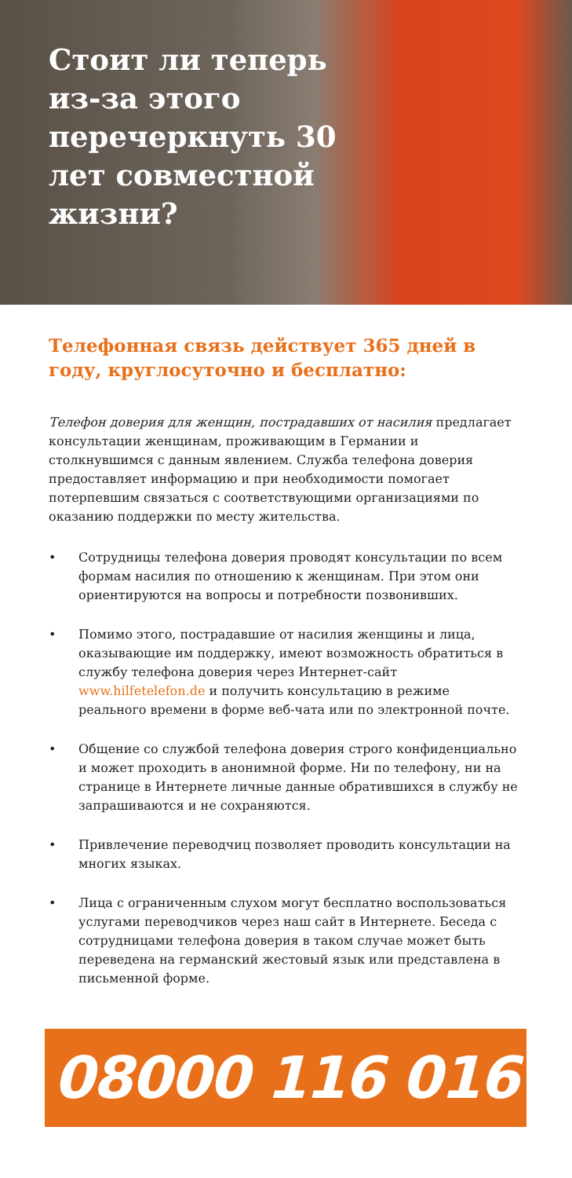Стоит ли теперь из-за этого перечеркнуть 30 лет совместной жизни?
Телефонная связь действует 365 дней в году, круглосуточно и бесплатно:
Телефон доверия для женщин, пострадавших от насилия предлагает консультации женщинам, проживающим в Германии и столкнувшимся с данным явлением. Служба телефона доверия предоставляет информацию и при необходимости помогает потерпевшим связаться с соответствующими организациями по оказанию поддержки по месту жительства.
• Сотрудницы телефона доверия проводят консультации по всем формам насилия по отношению к женщинам. При этом они ориентируются на вопросы и потребности позвонивших.
• Помимо этого, пострадавшие от насилия женщины и лица, оказывающие им поддержку, имеют возможность обратиться в службу телефона доверия через Интернет-сайт www.hilfetelefon.de и получить консультацию в режиме реального времени в форме веб-чата или по электронной почте.
• Общение со службой телефона доверия строго конфиденциально и может проходить в анонимной форме. Ни по телефону, ни на странице в Интернете личные данные обратившихся в службу не запрашиваются и не сохраняются.
• Привлечение переводчиц позволяет проводить консультации на многих языках.
• Лица с ограниченным слухом могут бесплатно воспользоваться услугами переводчиков через наш сайт в Интернете. Беседа с сотрудницами телефона доверия в таком случае может быть переведена на германский жестовый язык или представлена в письменной форме.
08000 116 016